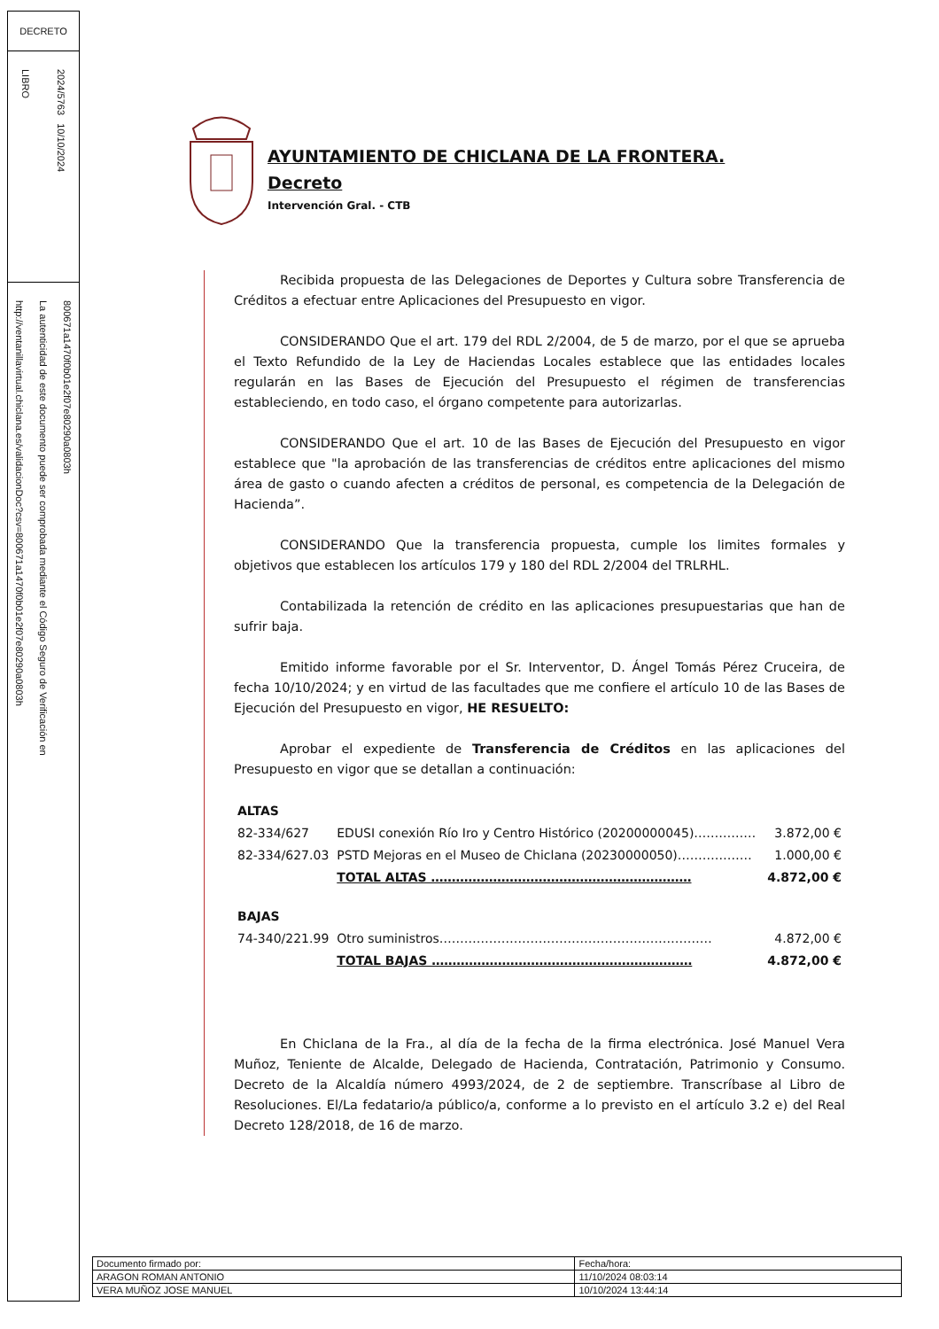DECRETO
LIBRO
2024/5763 10/10/2024
http://ventanillavirtual.chiclana.es/validacionDoc?csv=800671a1470f0b01e2f07e80290a0803h
La autenticidad de este documento puede ser comprobada mediante el Código Seguro de Verificación en
800671a1470f0b01e2f07e80290a0803h
AYUNTAMIENTO DE CHICLANA DE LA FRONTERA.
Decreto
Intervención Gral. - CTB
Recibida propuesta de las Delegaciones de Deportes y Cultura sobre Transferencia de Créditos a efectuar entre Aplicaciones del Presupuesto en vigor.
CONSIDERANDO Que el art. 179 del RDL 2/2004, de 5 de marzo, por el que se aprueba el Texto Refundido de la Ley de Haciendas Locales establece que las entidades locales regularán en las Bases de Ejecución del Presupuesto el régimen de transferencias estableciendo, en todo caso, el órgano competente para autorizarlas.
CONSIDERANDO Que el art. 10 de las Bases de Ejecución del Presupuesto en vigor establece que "la aprobación de las transferencias de créditos entre aplicaciones del mismo área de gasto o cuando afecten a créditos de personal, es competencia de la Delegación de Hacienda”.
CONSIDERANDO Que la transferencia propuesta, cumple los limites formales y objetivos que establecen los artículos 179 y 180 del RDL 2/2004 del TRLRHL.
Contabilizada la retención de crédito en las aplicaciones presupuestarias que han de sufrir baja.
Emitido informe favorable por el Sr. Interventor, D. Ángel Tomás Pérez Cruceira, de fecha 10/10/2024; y en virtud de las facultades que me confiere el artículo 10 de las Bases de Ejecución del Presupuesto en vigor, HE RESUELTO:
Aprobar el expediente de Transferencia de Créditos en las aplicaciones del Presupuesto en vigor que se detallan a continuación:
| ALTAS | | |
| 82-334/627 | EDUSI conexión Río Iro y Centro Histórico (20200000045)…………… | 3.872,00 € |
| 82-334/627.03 | PSTD Mejoras en el Museo de Chiclana (20230000050)……………… | 1.000,00 € |
| | TOTAL ALTAS ……………………………………………………… | 4.872,00 € |
| BAJAS | | |
| 74-340/221.99 | Otro suministros………………………………………………………… | 4.872,00 € |
| | TOTAL BAJAS ……………………………………………………… | 4.872,00 € |
En Chiclana de la Fra., al día de la fecha de la firma electrónica. José Manuel Vera Muñoz, Teniente de Alcalde, Delegado de Hacienda, Contratación, Patrimonio y Consumo. Decreto de la Alcaldía número 4993/2024, de 2 de septiembre. Transcríbase al Libro de Resoluciones. El/La fedatario/a público/a, conforme a lo previsto en el artículo 3.2 e) del Real Decreto 128/2018, de 16 de marzo.
| Documento firmado por: | Fecha/hora: |
| ARAGON ROMAN ANTONIO | 11/10/2024 08:03:14 |
| VERA MUÑOZ JOSE MANUEL | 10/10/2024 13:44:14 |